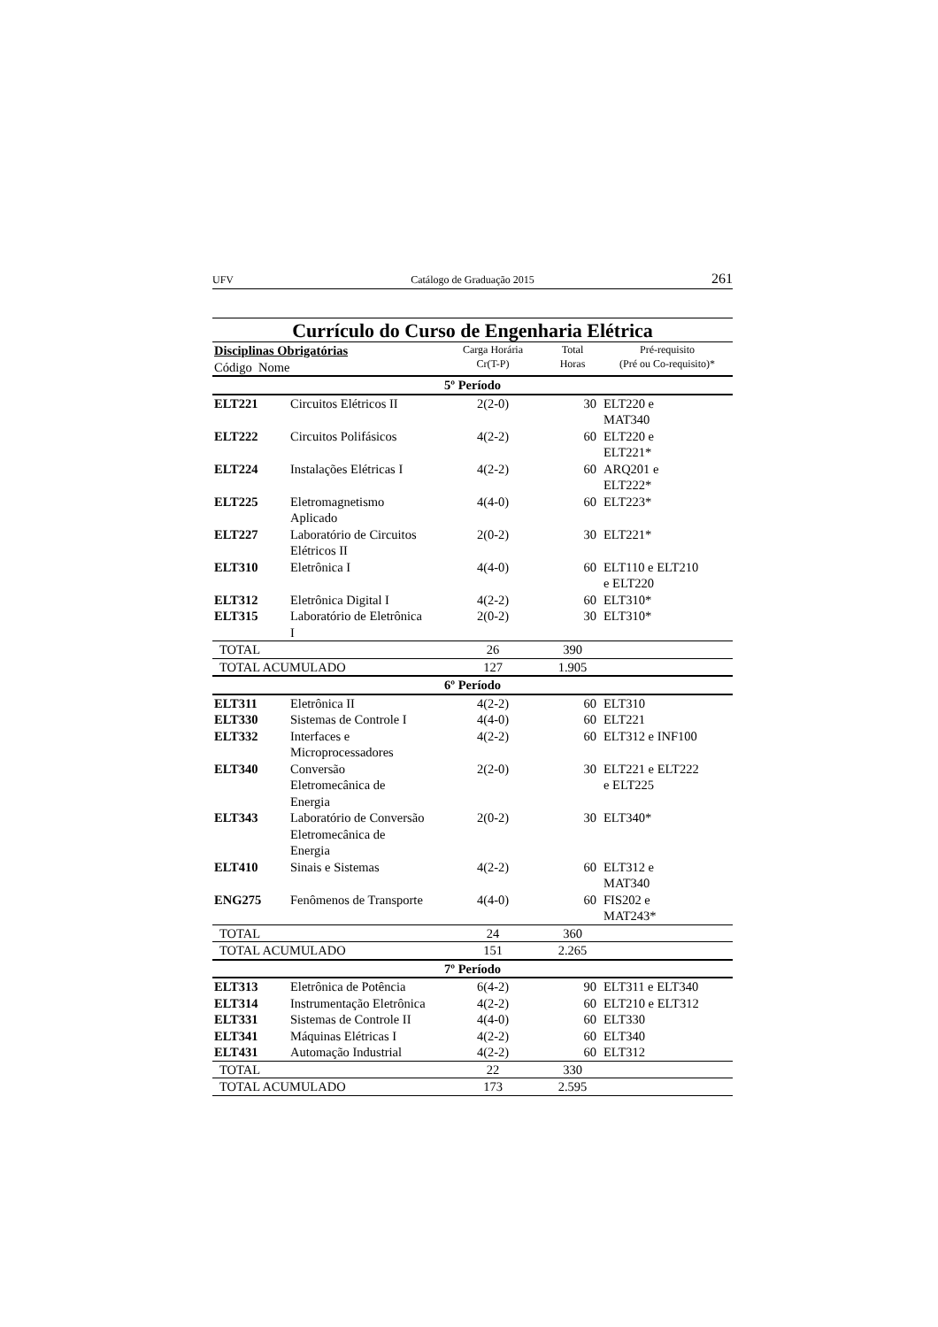UFV Catálogo de Graduação 2015 261
Currículo do Curso de Engenharia Elétrica
| Disciplinas Obrigatórias Código Nome | | Carga Horária Cr(T-P) | Total Horas | Pré-requisito (Pré ou Co-requisito)* |
| --- | --- | --- | --- | --- |
| 5º Período | | | | |
| ELT221 | Circuitos Elétricos II | 2(2-0) | 30 | ELT220 e MAT340 |
| ELT222 | Circuitos Polifásicos | 4(2-2) | 60 | ELT220 e ELT221* |
| ELT224 | Instalações Elétricas I | 4(2-2) | 60 | ARQ201 e ELT222* |
| ELT225 | Eletromagnetismo Aplicado | 4(4-0) | 60 | ELT223* |
| ELT227 | Laboratório de Circuitos Elétricos II | 2(0-2) | 30 | ELT221* |
| ELT310 | Eletrônica I | 4(4-0) | 60 | ELT110 e ELT210 e ELT220 |
| ELT312 | Eletrônica Digital I | 4(2-2) | 60 | ELT310* |
| ELT315 | Laboratório de Eletrônica I | 2(0-2) | 30 | ELT310* |
| TOTAL | | 26 | 390 | |
| TOTAL ACUMULADO | | 127 | 1.905 | |
| 6º Período | | | | |
| ELT311 | Eletrônica II | 4(2-2) | 60 | ELT310 |
| ELT330 | Sistemas de Controle I | 4(4-0) | 60 | ELT221 |
| ELT332 | Interfaces e Microprocessadores | 4(2-2) | 60 | ELT312 e INF100 |
| ELT340 | Conversão Eletromecânica de Energia | 2(2-0) | 30 | ELT221 e ELT222 e ELT225 |
| ELT343 | Laboratório de Conversão Eletromecânica de Energia | 2(0-2) | 30 | ELT340* |
| ELT410 | Sinais e Sistemas | 4(2-2) | 60 | ELT312 e MAT340 |
| ENG275 | Fenômenos de Transporte | 4(4-0) | 60 | FIS202 e MAT243* |
| TOTAL | | 24 | 360 | |
| TOTAL ACUMULADO | | 151 | 2.265 | |
| 7º Período | | | | |
| ELT313 | Eletrônica de Potência | 6(4-2) | 90 | ELT311 e ELT340 |
| ELT314 | Instrumentação Eletrônica | 4(2-2) | 60 | ELT210 e ELT312 |
| ELT331 | Sistemas de Controle II | 4(4-0) | 60 | ELT330 |
| ELT341 | Máquinas Elétricas I | 4(2-2) | 60 | ELT340 |
| ELT431 | Automação Industrial | 4(2-2) | 60 | ELT312 |
| TOTAL | | 22 | 330 | |
| TOTAL ACUMULADO | | 173 | 2.595 | |